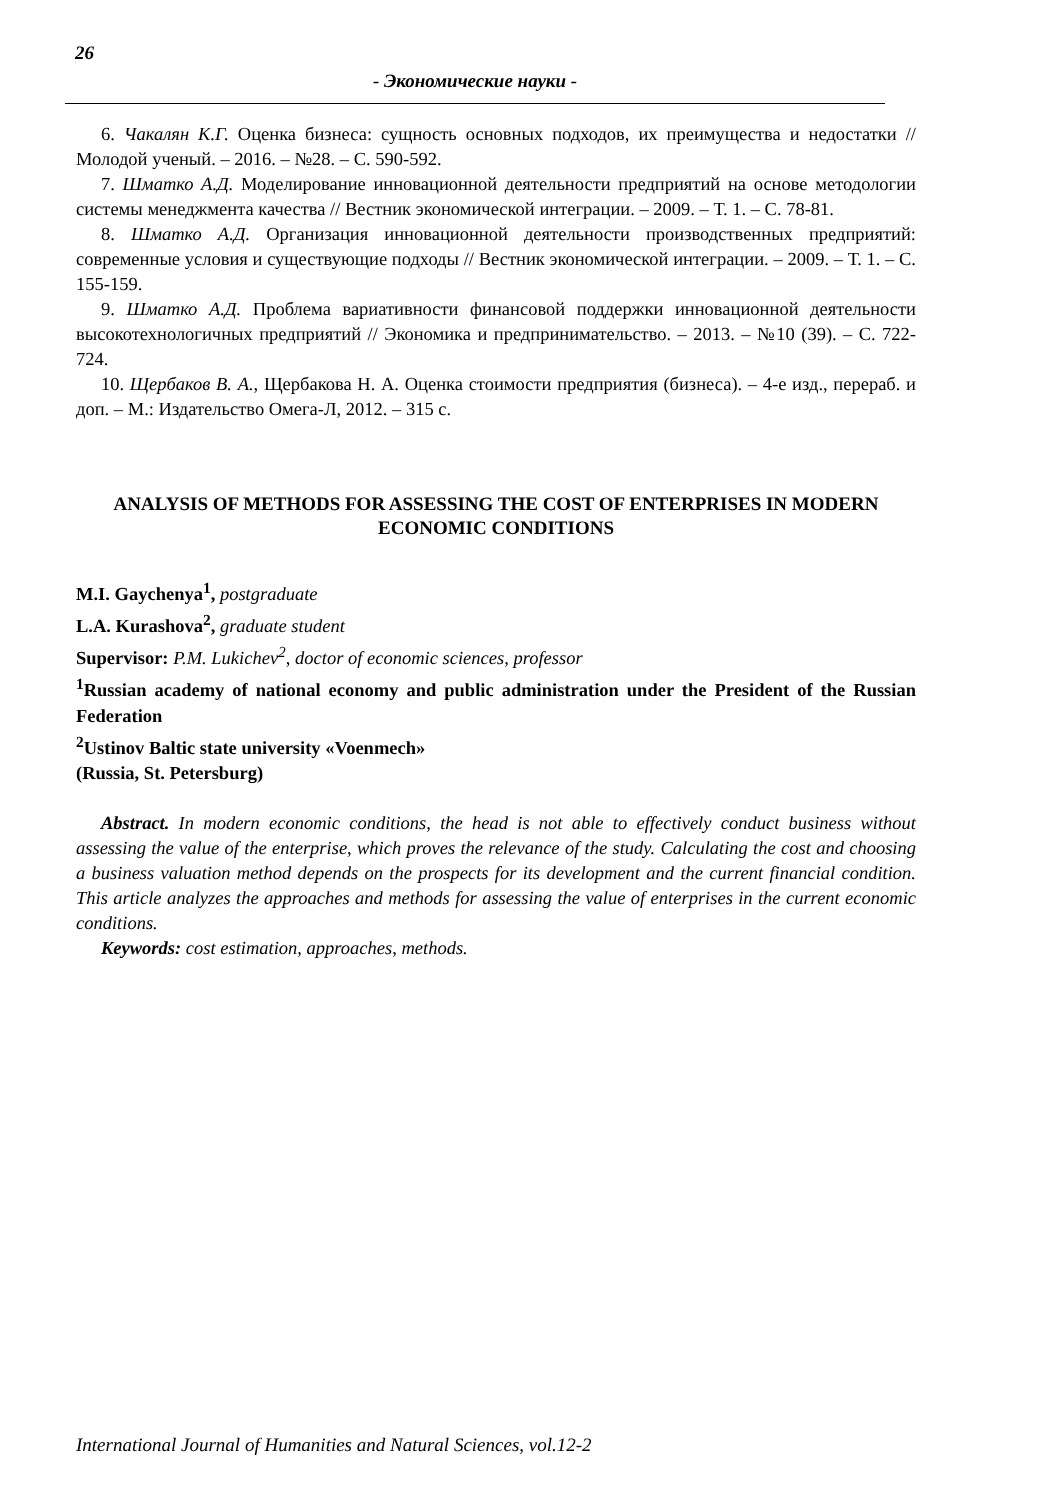26
- Экономические науки -
6. Чакалян К.Г. Оценка бизнеса: сущность основных подходов, их преимущества и недостатки // Молодой ученый. – 2016. – №28. – С. 590-592.
7. Шматко А.Д. Моделирование инновационной деятельности предприятий на основе методологии системы менеджмента качества // Вестник экономической интеграции. – 2009. – Т. 1. – С. 78-81.
8. Шматко А.Д. Организация инновационной деятельности производственных предприятий: современные условия и существующие подходы // Вестник экономической интеграции. – 2009. – Т. 1. – С. 155-159.
9. Шматко А.Д. Проблема вариативности финансовой поддержки инновационной деятельности высокотехнологичных предприятий // Экономика и предпринимательство. – 2013. – №10 (39). – С. 722-724.
10. Щербаков В. А., Щербакова Н. А. Оценка стоимости предприятия (бизнеса). – 4-е изд., перераб. и доп. – М.: Издательство Омега-Л, 2012. – 315 с.
ANALYSIS OF METHODS FOR ASSESSING THE COST OF ENTERPRISES IN MODERN ECONOMIC CONDITIONS
M.I. Gaychenya<sup>1</sup>, postgraduate
L.A. Kurashova<sup>2</sup>, graduate student
Supervisor: P.M. Lukichev<sup>2</sup>, doctor of economic sciences, professor
<sup>1</sup> Russian academy of national economy and public administration under the President of the Russian Federation
<sup>2</sup> Ustinov Baltic state university «Voenmech»
(Russia, St. Petersburg)
Abstract. In modern economic conditions, the head is not able to effectively conduct business without assessing the value of the enterprise, which proves the relevance of the study. Calculating the cost and choosing a business valuation method depends on the prospects for its development and the current financial condition. This article analyzes the approaches and methods for assessing the value of enterprises in the current economic conditions.
Keywords: cost estimation, approaches, methods.
International Journal of Humanities and Natural Sciences, vol.12-2